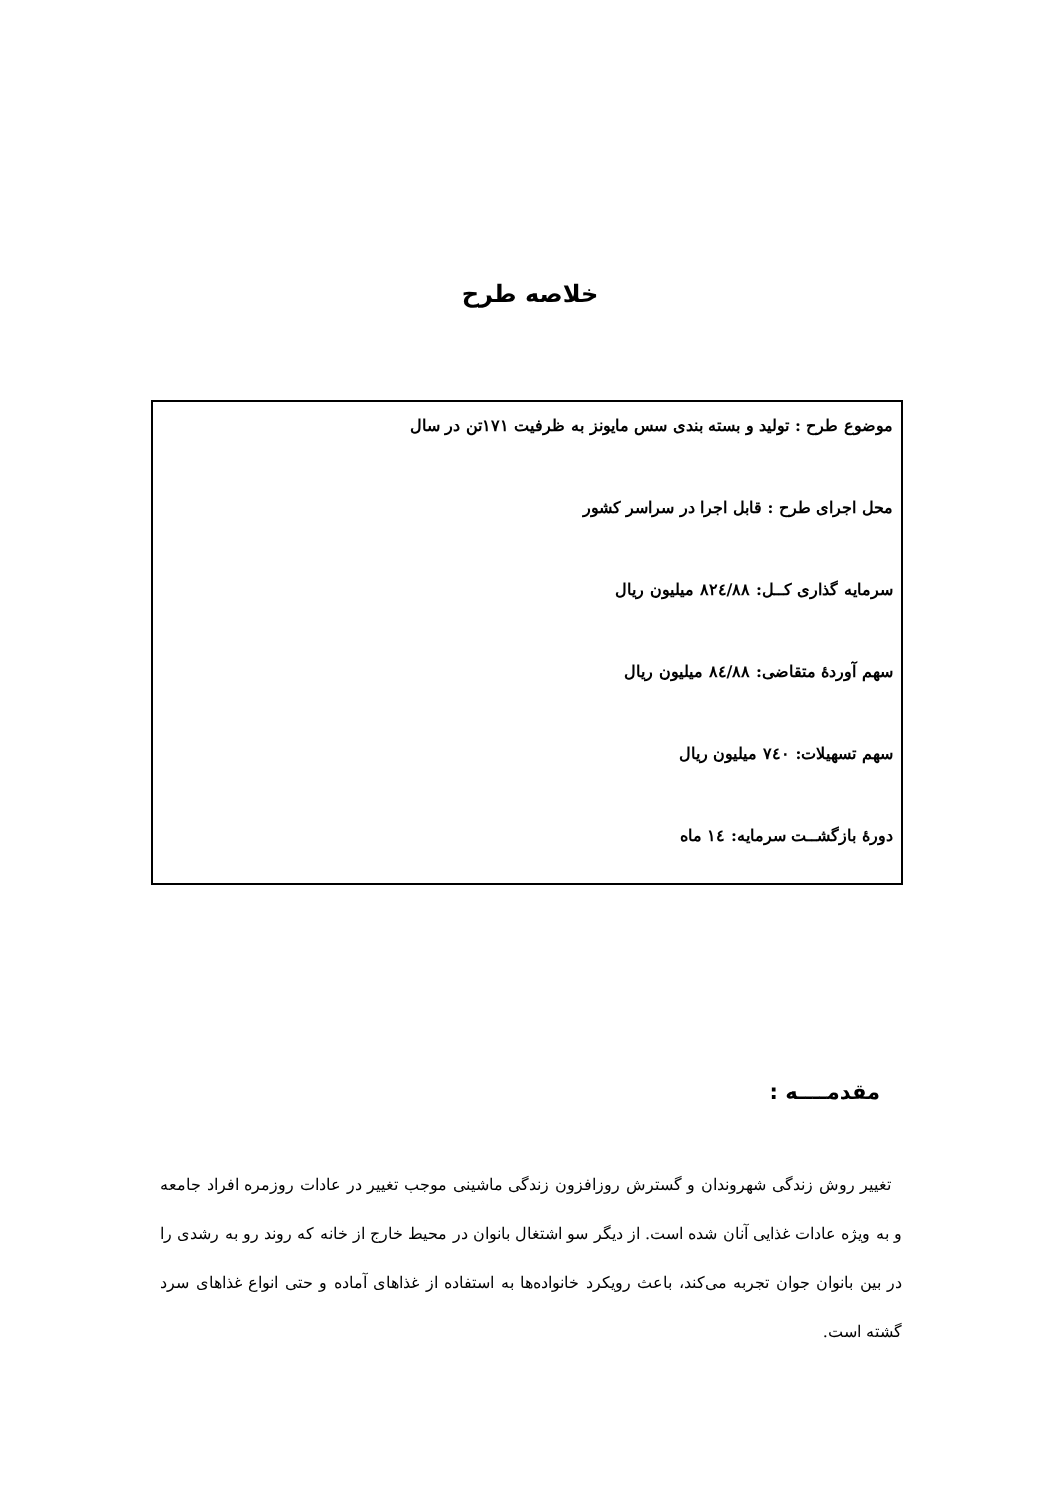خلاصه طرح
موضوع طرح : تولید و بسته بندی سس مایونز به ظرفیت ۱۷۱تن در سال
محل اجرای طرح : قابل اجرا در سراسر کشور
سرمایه گذاری کــل: ۸۲٤/۸۸ میلیون ریال
سهم آوردهٔ متقاضی: ۸٤/۸۸ میلیون ریال
سهم تسهیلات: ۷٤۰ میلیون ریال
دورهٔ بازگشــت سرمایه: ١٤ ماه
مقدمــــه :
تغییر روش زندگی شهروندان و گسترش روزافزون زندگی ماشینی موجب تغییر در عادات روزمره افراد جامعه و به ویژه عادات غذایی آنان شده است. از دیگر سو اشتغال بانوان در محیط خارج از خانه که روند رو به رشدی را در بین بانوان جوان تجربه می‌کند، باعث رویکرد خانواده‌ها به استفاده از غذاهای آماده و حتی انواع غذاهای سرد گشته است.